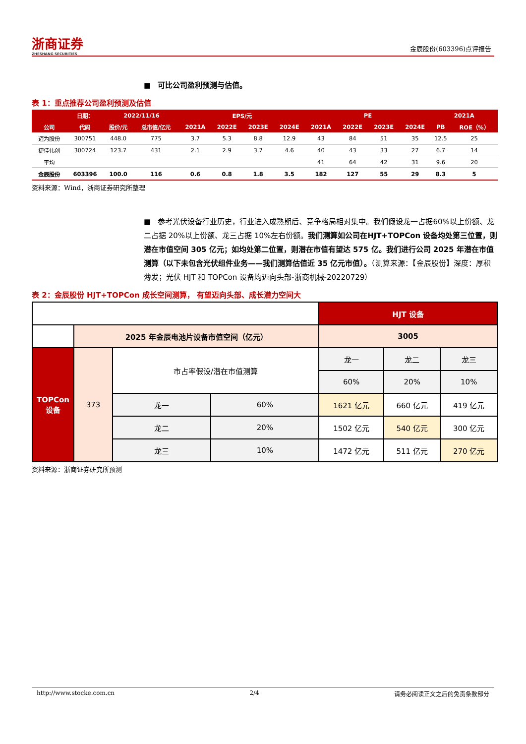浙商证券
ZHESHANG SECURITIES
金辰股份(603396)点评报告
■ 可比公司盈利预测与估值。
表 1：重点推荐公司盈利预测及估值
| | 日期： | 2022/11/16 | | EPS/元 | | | | PE | | | | 2021A | |
| --- | --- | --- | --- | --- | --- | --- | --- | --- | --- | --- | --- | --- | --- |
| 公司 | 代码 | 股价/元 | 总市值/亿元 | 2021A | 2022E | 2023E | 2024E | 2021A | 2022E | 2023E | 2024E | PB | ROE（%） |
| 迈为股份 | 300751 | 448.0 | 775 | 3.7 | 5.3 | 8.8 | 12.9 | 43 | 84 | 51 | 35 | 12.5 | 25 |
| 捷佳伟创 | 300724 | 123.7 | 431 | 2.1 | 2.9 | 3.7 | 4.6 | 40 | 43 | 33 | 27 | 6.7 | 14 |
| 平均 | | | | | | | | 41 | 64 | 42 | 31 | 9.6 | 20 |
| 金辰股份 | 603396 | 100.0 | 116 | 0.6 | 0.8 | 1.8 | 3.5 | 182 | 127 | 55 | 29 | 8.3 | 5 |
资料来源：Wind，浙商证券研究所整理
■ 参考光伏设备行业历史，行业进入成熟期后、竞争格局相对集中。我们假设龙一占据60%以上份额、龙二占据 20%以上份额、龙三占据 10%左右份额。我们测算如公司在HJT+TOPCon 设备均处第三位置，则潜在市值空间 305 亿元；如均处第二位置，则潜在市值有望达 575 亿。我们进行公司 2025 年潜在市值测算（以下未包含光伏组件业务——我们测算估值近 35 亿元市值）。（测算来源：【金辰股份】深度：厚积薄发；光伏 HJT 和 TOPCon 设备均迈向头部-浙商机械-20220729）
表 2：金辰股份 HJT+TOPCon 成长空间测算， 有望迈向头部、成长潜力空间大
| | | | | HJT 设备 | | |
| | 2025 年金辰电池片设备市值空间（亿元） | | | 3005 | | |
| TOPCon 设备 | 373 | 市占率假设/潜在市值测算 | | 龙一 | 龙二 | 龙三 |
| | | | | 60% | 20% | 10% |
| | | 龙一 | 60% | 1621 亿元 | 660 亿元 | 419 亿元 |
| | | 龙二 | 20% | 1502 亿元 | 540 亿元 | 300 亿元 |
| | | 龙三 | 10% | 1472 亿元 | 511 亿元 | 270 亿元 |
资料来源：浙商证券研究所预测
http://www.stocke.com.cn 2/4 请务必阅读正文之后的免责条款部分